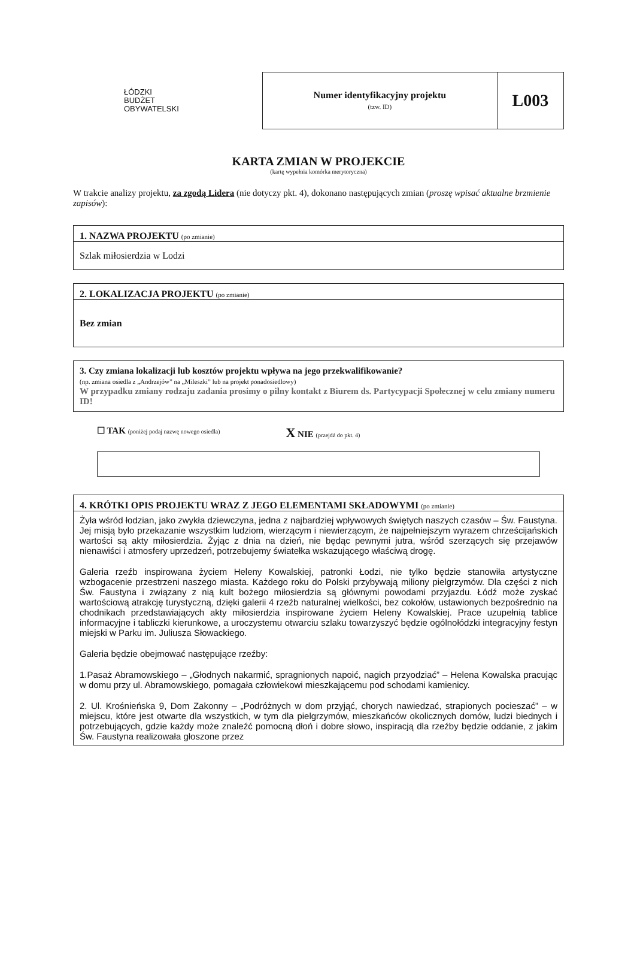ŁÓDZKI
BUDŻET
OBYWATELSKI
| Numer identyfikacyjny projektu (tzw. ID) | L003 |
KARTA ZMIAN W PROJEKCIE
(kartę wypełnia komórka merytoryczna)
W trakcie analizy projektu, za zgodą Lidera (nie dotyczy pkt. 4), dokonano następujących zmian (proszę wpisać aktualne brzmienie zapisów):
1. NAZWA PROJEKTU (po zmianie)
Szlak miłosierdzia w Lodzi
2. LOKALIZACJA PROJEKTU (po zmianie)
Bez zmian
3. Czy zmiana lokalizacji lub kosztów projektu wpływa na jego przekwalifikowanie?
(np. zmiana osiedla z „Andrzejów” na „Mileszki” lub na projekt ponadosiedlowy)
W przypadku zmiany rodzaju zadania prosimy o pilny kontakt z Biurem ds. Partycypacji Społecznej w celu zmiany numeru ID!
☐ TAK (poniżej podaj nazwę nowego osiedla) X NIE (przejdź do pkt. 4)
4. KRÓTKI OPIS PROJEKTU WRAZ Z JEGO ELEMENTAMI SKŁADOWYMI (po zmianie)
Żyła wśród łodzian, jako zwykła dziewczyna, jedna z najbardziej wpływowych świętych naszych czasów – Św. Faustyna. Jej misją było przekazanie wszystkim ludziom, wierzącym i niewierzącym, że najpełniejszym wyrazem chrześcijańskich wartości są akty miłosierdzia. Żyjąc z dnia na dzień, nie będąc pewnymi jutra, wśród szerzących się przejawów nienawiści i atmosfery uprzedzeń, potrzebujemy światełka wskazującego właściwą drogę.
Galeria rzeźb inspirowana życiem Heleny Kowalskiej, patronki Łodzi, nie tylko będzie stanowiła artystyczne wzbogacenie przestrzeni naszego miasta. Każdego roku do Polski przybywają miliony pielgrzymów. Dla części z nich Św. Faustyna i związany z nią kult bożego miłosierdzia są głównymi powodami przyjazdu. Łódź może zyskać wartościową atrakcję turystyczną, dzięki galerii 4 rzeźb naturalnej wielkości, bez cokołów, ustawionych bezpośrednio na chodnikach przedstawiających akty miłosierdzia inspirowane życiem Heleny Kowalskiej. Prace uzupełnią tablice informacyjne i tabliczki kierunkowe, a uroczystemu otwarciu szlaku towarzyszyć będzie ogólnołódzki integracyjny festyn miejski w Parku im. Juliusza Słowackiego.
Galeria będzie obejmować następujące rzeźby:
1.Pasaż Abramowskiego – „Głodnych nakarmić, spragnionych napoić, nagich przyodziać” – Helena Kowalska pracując w domu przy ul. Abramowskiego, pomagała człowiekowi mieszkającemu pod schodami kamienicy.
2. Ul. Krośnieńska 9, Dom Zakonny – „Podróżnych w dom przyjąć, chorych nawiedzać, strapionych pocieszać” – w miejscu, które jest otwarte dla wszystkich, w tym dla pielgrzymów, mieszkańców okolicznych domów, ludzi biednych i potrzebujących, gdzie każdy może znaleźć pomocną dłoń i dobre słowo, inspiracją dla rzeźby będzie oddanie, z jakim Św. Faustyna realizowała głoszone przez